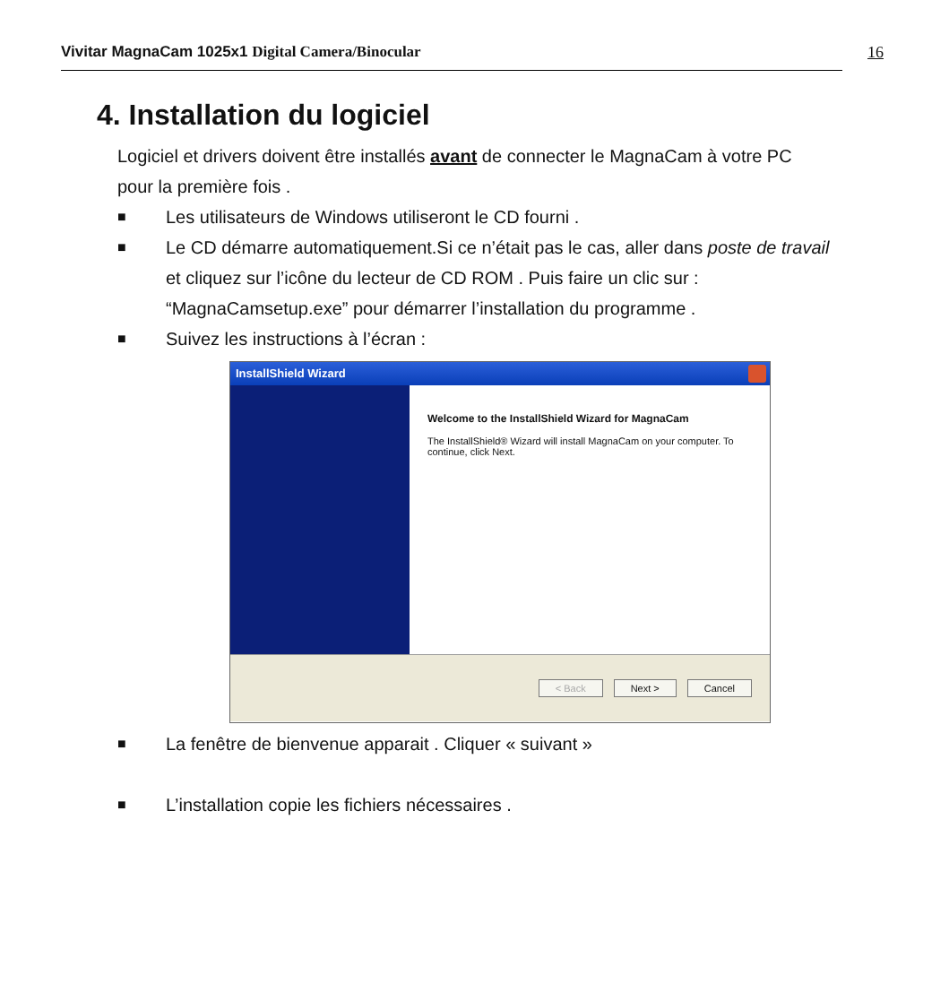Vivitar MagnaCam 1025x1 Digital Camera/Binocular
16
4. Installation du logiciel
Logiciel et drivers doivent être installés avant de connecter le MagnaCam à votre PC pour la première fois .
■ Les utilisateurs de Windows utiliseront le CD fourni .
■ Le CD démarre automatiquement.Si ce n’était pas le cas, aller dans poste de travail et cliquez sur l’icône du lecteur de CD ROM . Puis faire un clic sur : “MagnaCamsetup.exe” pour démarrer l’installation du programme .
■ Suivez les instructions à l’écran :
InstallShield Wizard
Welcome to the InstallShield Wizard for MagnaCam
The InstallShield® Wizard will install MagnaCam on your computer. To continue, click Next.
< Back Next > Cancel
■ La fenêtre de bienvenue apparait . Cliquer « suivant »
■ L’installation copie les fichiers nécessaires .